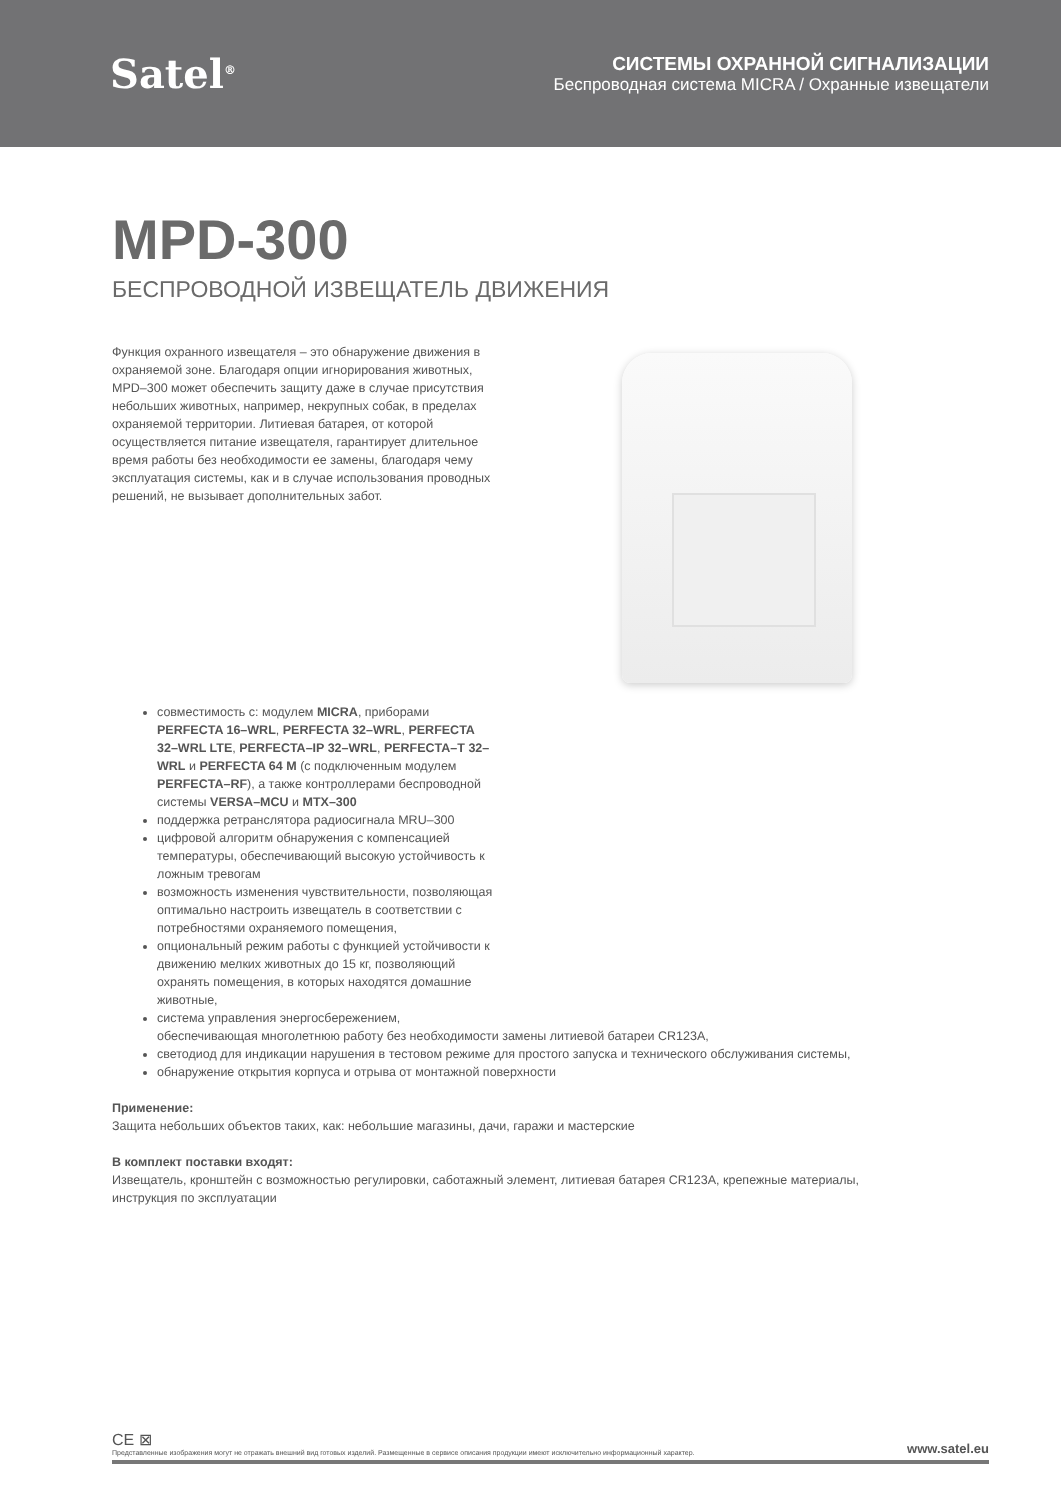Satel<sup>®</sup>
СИСТЕМЫ ОХРАННОЙ СИГНАЛИЗАЦИИ
Беспроводная система MICRA / Охранные извещатели
MPD-300
БЕСПРОВОДНОЙ ИЗВЕЩАТЕЛЬ ДВИЖЕНИЯ
Функция охранного извещателя – это обнаружение движения в охраняемой зоне. Благодаря опции игнорирования животных, MPD–300 может обеспечить защиту даже в случае присутствия небольших животных, например, некрупных собак, в пределах охраняемой территории. Литиевая батарея, от которой осуществляется питание извещателя, гарантирует длительное время работы без необходимости ее замены, благодаря чему эксплуатация системы, как и в случае использования проводных решений, не вызывает дополнительных забот.
совместимость с: модулем MICRA, приборами PERFECTA 16–WRL, PERFECTA 32–WRL, PERFECTA 32–WRL LTE, PERFECTA–IP 32–WRL, PERFECTA–T 32–WRL и PERFECTA 64 M (с подключенным модулем PERFECTA–RF), а также контроллерами беспроводной системы VERSA–MCU и MTX–300
поддержка ретранслятора радиосигнала MRU–300
цифровой алгоритм обнаружения с компенсацией температуры, обеспечивающий высокую устойчивость к ложным тревогам
возможность изменения чувствительности, позволяющая оптимально настроить извещатель в соответствии с потребностями охраняемого помещения,
опциональный режим работы с функцией устойчивости к движению мелких животных до 15 кг, позволяющий охранять помещения, в которых находятся домашние животные,
система управления энергосбережением,
обеспечивающая многолетнюю работу без необходимости замены литиевой батареи CR123A,
светодиод для индикации нарушения в тестовом режиме для простого запуска и технического обслуживания системы,
обнаружение открытия корпуса и отрыва от монтажной поверхности
Применение:
Защита небольших объектов таких, как: небольшие магазины, дачи, гаражи и мастерские
В комплект поставки входят:
Извещатель, кронштейн с возможностью регулировки, саботажный элемент, литиевая батарея CR123A, крепежные материалы, инструкция по эксплуатации
CE ⊠
Представленные изображения могут не отражать внешний вид готовых изделий. Размещенные в сервисе описания продукции имеют исключительно информационный характер.
www.satel.eu